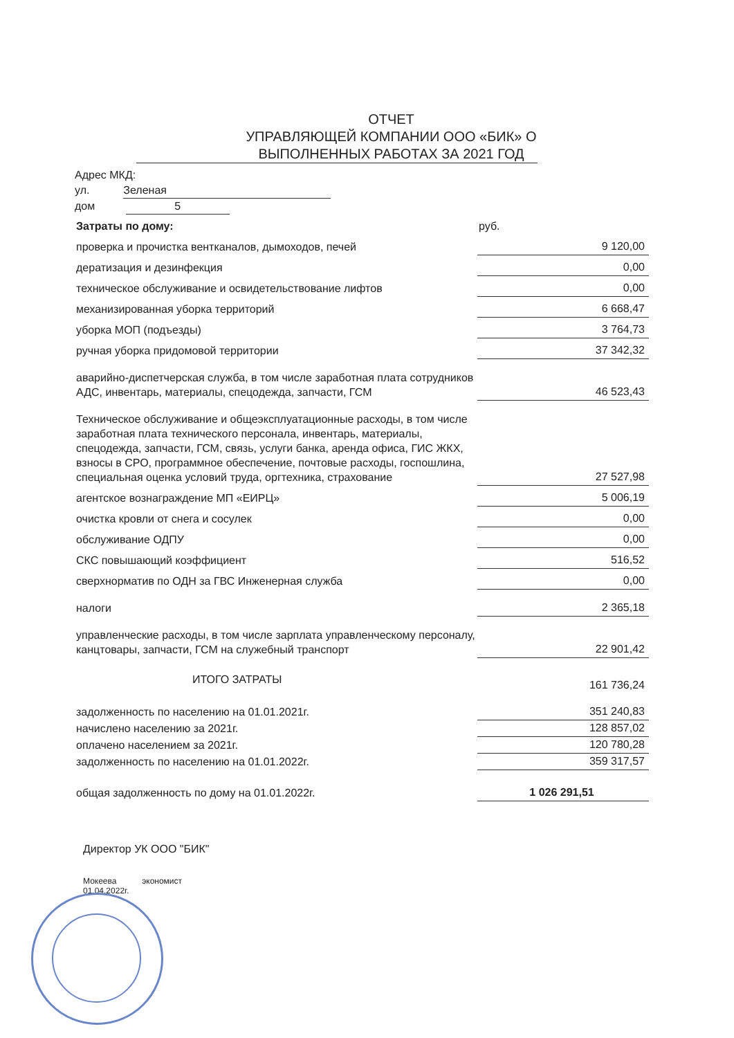ОТЧЕТ
УПРАВЛЯЮЩЕЙ КОМПАНИИ ООО «БИК» О
ВЫПОЛНЕННЫХ РАБОТАХ ЗА 2021 ГОД
Адрес МКД:
ул. Зеленая
дом 5
| Затраты по дому: | руб. |
| проверка и прочистка вентканалов, дымоходов, печей | 9 120,00 |
| дератизация и дезинфекция | 0,00 |
| техническое обслуживание и освидетельствование лифтов | 0,00 |
| механизированная уборка территорий | 6 668,47 |
| уборка МОП (подъезды) | 3 764,73 |
| ручная уборка придомовой территории | 37 342,32 |
| аварийно-диспетчерская служба, в том числе заработная плата сотрудников АДС, инвентарь, материалы, спецодежда, запчасти, ГСМ | 46 523,43 |
| Техническое обслуживание и общеэксплуатационные расходы, в том числе заработная плата технического персонала, инвентарь, материалы, спецодежда, запчасти, ГСМ, связь, услуги банка, аренда офиса, ГИС ЖКХ, взносы в СРО, программное обеспечение, почтовые расходы, госпошлина, специальная оценка условий труда, оргтехника, страхование | 27 527,98 |
| агентское вознаграждение МП «ЕИРЦ» | 5 006,19 |
| очистка кровли от снега и сосулек | 0,00 |
| обслуживание ОДПУ | 0,00 |
| СКС повышающий коэффициент | 516,52 |
| сверхнорматив по ОДН за ГВС Инженерная служба | 0,00 |
| налоги | 2 365,18 |
| управленческие расходы, в том числе зарплата управленческому персоналу, канцтовары, запчасти, ГСМ на служебный транспорт | 22 901,42 |
| ИТОГО ЗАТРАТЫ | 161 736,24 |
| задолженность по населению на 01.01.2021г. | 351 240,83 |
| начислено населению за 2021г. | 128 857,02 |
| оплачено населением за 2021г. | 120 780,28 |
| задолженность по населению на 01.01.2022г. | 359 317,57 |
| общая задолженность по дому на 01.01.2022г. | 1 026 291,51 |
Директор УК ООО "БИК"
Мокеева экономист
01.04.2022г.